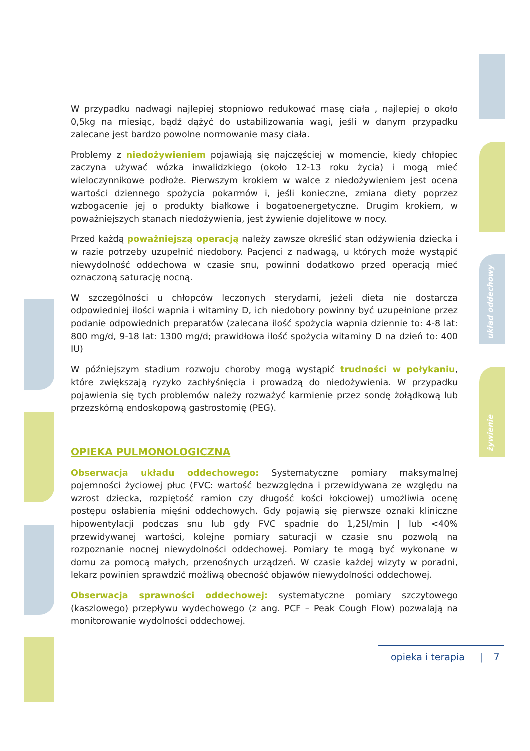układ oddechowy
żywienie
W przypadku nadwagi najlepiej stopniowo redukować masę ciała , najlepiej o około 0,5kg na miesiąc, bądź dążyć do ustabilizowania wagi, jeśli w danym przypadku zalecane jest bardzo powolne normowanie masy ciała.
Problemy z niedożywieniem pojawiają się najczęściej w momencie, kiedy chłopiec zaczyna używać wózka inwalidzkiego (około 12-13 roku życia) i mogą mieć wieloczynnikowe podłoże. Pierwszym krokiem w walce z niedożywieniem jest ocena wartości dziennego spożycia pokarmów i, jeśli konieczne, zmiana diety poprzez wzbogacenie jej o produkty białkowe i bogatoenergetyczne. Drugim krokiem, w poważniejszych stanach niedożywienia, jest żywienie dojelitowe w nocy.
Przed każdą poważniejszą operacją należy zawsze określić stan odżywienia dziecka i w razie potrzeby uzupełnić niedobory. Pacjenci z nadwagą, u których może wystąpić niewydolność oddechowa w czasie snu, powinni dodatkowo przed operacją mieć oznaczoną saturację nocną.
W szczególności u chłopców leczonych sterydami, jeżeli dieta nie dostarcza odpowiedniej ilości wapnia i witaminy D, ich niedobory powinny być uzupełnione przez podanie odpowiednich preparatów (zalecana ilość spożycia wapnia dziennie to: 4-8 lat: 800 mg/d, 9-18 lat: 1300 mg/d; prawidłowa ilość spożycia witaminy D na dzień to: 400 IU)
W późniejszym stadium rozwoju choroby mogą wystąpić trudności w połykaniu, które zwiększają ryzyko zachłyśnięcia i prowadzą do niedożywienia. W przypadku pojawienia się tych problemów należy rozważyć karmienie przez sondę żołądkową lub przezskórną endoskopową gastrostomię (PEG).
OPIEKA PULMONOLOGICZNA
Obserwacja układu oddechowego: Systematyczne pomiary maksymalnej pojemności życiowej płuc (FVC: wartość bezwzględna i przewidywana ze względu na wzrost dziecka, rozpiętość ramion czy długość kości łokciowej) umożliwia ocenę postępu osłabienia mięśni oddechowych. Gdy pojawią się pierwsze oznaki kliniczne hipowentylacji podczas snu lub gdy FVC spadnie do 1,25l/min | lub <40% przewidywanej wartości, kolejne pomiary saturacji w czasie snu pozwolą na rozpoznanie nocnej niewydolności oddechowej. Pomiary te mogą być wykonane w domu za pomocą małych, przenośnych urządzeń. W czasie każdej wizyty w poradni, lekarz powinien sprawdzić możliwą obecność objawów niewydolności oddechowej.
Obserwacja sprawności oddechowej: systematyczne pomiary szczytowego (kaszlowego) przepływu wydechowego (z ang. PCF – Peak Cough Flow) pozwalają na monitorowanie wydolności oddechowej.
opieka i terapia | 7